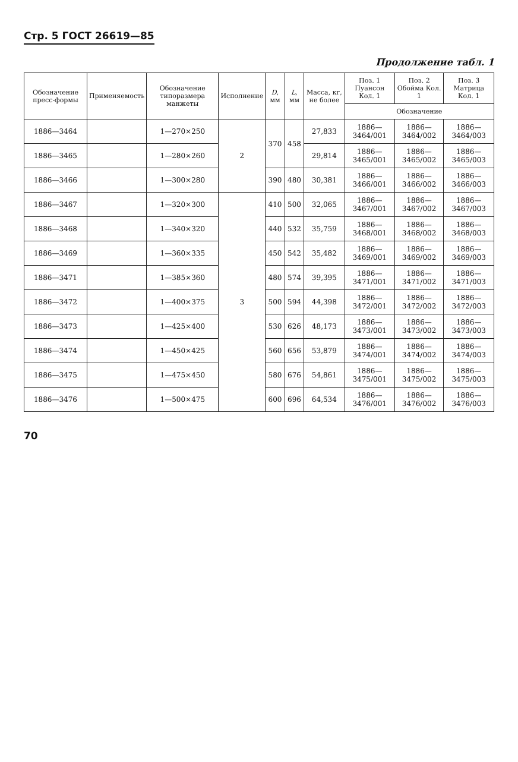Стр. 5 ГОСТ 26619—85
Продолжение табл. 1
| Обозначение пресс-формы | Применяемость | Обозначение типоразмера манжеты | Исполнение | D , мм | L , мм | Масса, кг, не более | Поз. 1 Пуансон Кол. 1 | Поз. 2 Обойма Кол. 1 | Поз. 3 Матрица Кол. 1 |
| --- | --- | --- | --- | --- | --- | --- | --- | --- | --- |
| | | | | | | | Обозначение | | |
| 1886—3464 | | 1—270×250 | 2 | 370 | 458 | 27,833 | 1886—3464/001 | 1886—3464/002 | 1886—3464/003 |
| 1886—3465 | | 1—280×260 | | | | 29,814 | 1886—3465/001 | 1886—3465/002 | 1886—3465/003 |
| 1886—3466 | | 1—300×280 | | 390 | 480 | 30,381 | 1886—3466/001 | 1886—3466/002 | 1886—3466/003 |
| 1886—3467 | | 1—320×300 | 3 | 410 | 500 | 32,065 | 1886—3467/001 | 1886—3467/002 | 1886—3467/003 |
| 1886—3468 | | 1—340×320 | | 440 | 532 | 35,759 | 1886—3468/001 | 1886—3468/002 | 1886—3468/003 |
| 1886—3469 | | 1—360×335 | | 450 | 542 | 35,482 | 1886—3469/001 | 1886—3469/002 | 1886—3469/003 |
| 1886—3471 | | 1—385×360 | | 480 | 574 | 39,395 | 1886—3471/001 | 1886—3471/002 | 1886—3471/003 |
| 1886—3472 | | 1—400×375 | | 500 | 594 | 44,398 | 1886—3472/001 | 1886—3472/002 | 1886—3472/003 |
| 1886—3473 | | 1—425×400 | | 530 | 626 | 48,173 | 1886—3473/001 | 1886—3473/002 | 1886—3473/003 |
| 1886—3474 | | 1—450×425 | | 560 | 656 | 53,879 | 1886—3474/001 | 1886—3474/002 | 1886—3474/003 |
| 1886—3475 | | 1—475×450 | | 580 | 676 | 54,861 | 1886—3475/001 | 1886—3475/002 | 1886—3475/003 |
| 1886—3476 | | 1—500×475 | | 600 | 696 | 64,534 | 1886—3476/001 | 1886—3476/002 | 1886—3476/003 |
70